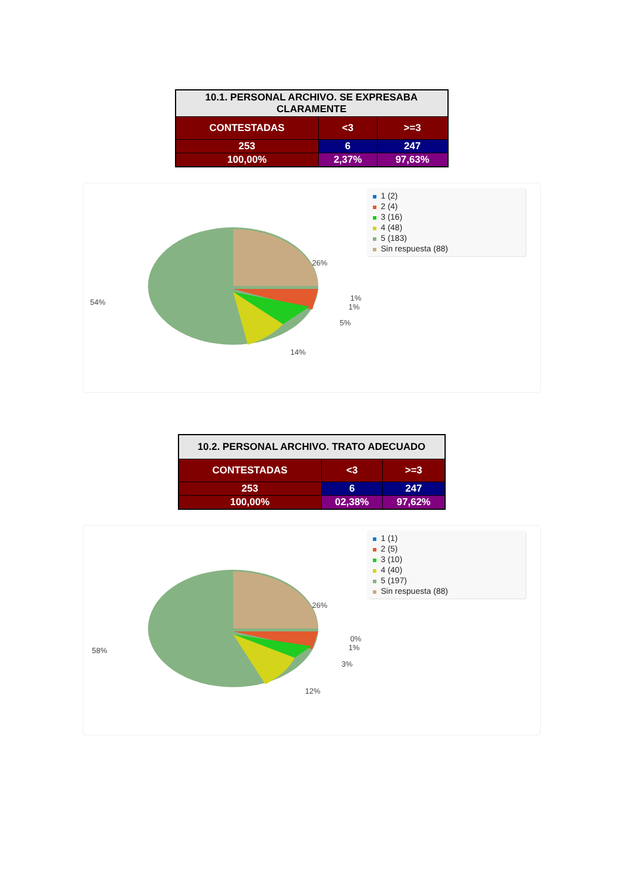| 10.1. PERSONAL ARCHIVO. SE EXPRESABA CLARAMENTE | | |
| --- | --- | --- |
| CONTESTADAS | <3 | >=3 |
| 253 | 6 | 247 |
| 100,00% | 2,37% | 97,63% |
1 (2)
2 (4)
3 (16)
4 (48)
5 (183)
Sin respuesta (88)
26%
54% 1%
1%
5%
14%
| 10.2. PERSONAL ARCHIVO. TRATO ADECUADO | | |
| --- | --- | --- |
| CONTESTADAS | <3 | >=3 |
| 253 | 6 | 247 |
| 100,00% | 02,38% | 97,62% |
1 (1)
2 (5)
3 (10)
4 (40)
5 (197)
Sin respuesta (88)
26%
58%
0%
1%
3%
12%